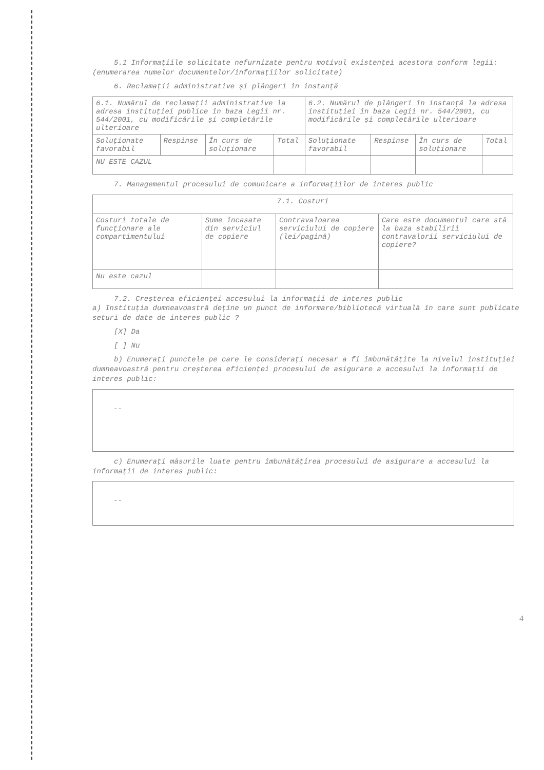5.1 Informațiile solicitate nefurnizate pentru motivul existenței acestora conform legii: (enumerarea numelor documentelor/informațiilor solicitate)
6. Reclamații administrative și plângeri în instanță
| 6.1. Numărul de reclamații administrative la adresa instituției publice în baza Legii nr. 544/2001, cu modificările și completările ulterioare | | | | 6.2. Numărul de plângeri în instanță la adresa instituției în baza Legii nr. 544/2001, cu modificările și completările ulterioare | | | |
| Soluționate favorabil | Respinse | În curs de soluționare | Total | Soluționate favorabil | Respinse | În curs de soluționare | Total |
| NU ESTE CAZUL | | | | | | | |
7. Managementul procesului de comunicare a informațiilor de interes public
| 7.1. Costuri | | | |
| Costuri totale de funcționare ale compartimentului | Sume încasate din serviciul de copiere | Contravaloarea serviciului de copiere (lei/pagină) | Care este documentul care stă la baza stabilirii contravalorii serviciului de copiere? |
| Nu este cazul | | | |
7.2. Creșterea eficienței accesului la informații de interes public
a) Instituția dumneavoastră deține un punct de informare/bibliotecă virtuală în care sunt publicate seturi de date de interes public ?
[X] Da
[ ] Nu
b) Enumerați punctele pe care le considerați necesar a fi îmbunătățite la nivelul instituției dumneavoastră pentru creșterea eficienței procesului de asigurare a accesului la informații de interes public:
--
c) Enumerați măsurile luate pentru îmbunătățirea procesului de asigurare a accesului la informații de interes public:
--
4